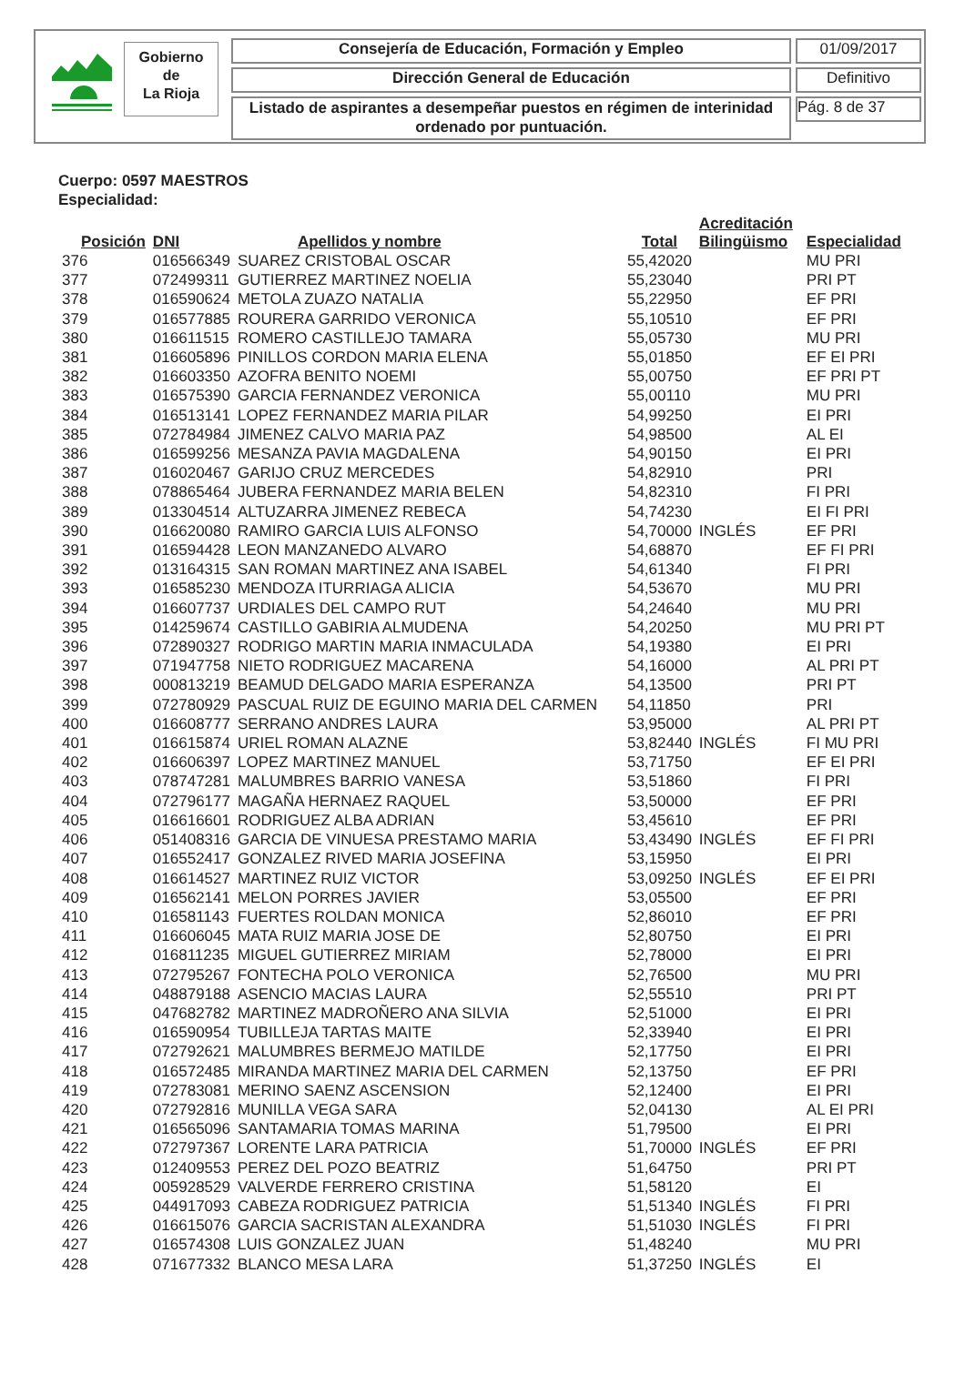Gobierno
de
La Rioja
Consejería de Educación, Formación y Empleo 01/09/2017
Dirección General de Educación Definitivo
Listado de aspirantes a desempeñar puestos en régimen de interinidad ordenado por puntuación.
Pág. 8 de 37
Cuerpo: 0597 MAESTROS
Especialidad:
| Posición | DNI | Apellidos y nombre | Total | Acreditación Bilingüismo | Especialidad |
| --- | --- | --- | --- | --- | --- |
| 376 | 016566349 | SUAREZ CRISTOBAL OSCAR | 55,42020 | | MU PRI |
| 377 | 072499311 | GUTIERREZ MARTINEZ NOELIA | 55,23040 | | PRI PT |
| 378 | 016590624 | METOLA ZUAZO NATALIA | 55,22950 | | EF PRI |
| 379 | 016577885 | ROURERA GARRIDO VERONICA | 55,10510 | | EF PRI |
| 380 | 016611515 | ROMERO CASTILLEJO TAMARA | 55,05730 | | MU PRI |
| 381 | 016605896 | PINILLOS CORDON MARIA ELENA | 55,01850 | | EF EI PRI |
| 382 | 016603350 | AZOFRA BENITO NOEMI | 55,00750 | | EF PRI PT |
| 383 | 016575390 | GARCIA FERNANDEZ VERONICA | 55,00110 | | MU PRI |
| 384 | 016513141 | LOPEZ FERNANDEZ MARIA PILAR | 54,99250 | | EI PRI |
| 385 | 072784984 | JIMENEZ CALVO MARIA PAZ | 54,98500 | | AL EI |
| 386 | 016599256 | MESANZA PAVIA MAGDALENA | 54,90150 | | EI PRI |
| 387 | 016020467 | GARIJO CRUZ MERCEDES | 54,82910 | | PRI |
| 388 | 078865464 | JUBERA FERNANDEZ MARIA BELEN | 54,82310 | | FI PRI |
| 389 | 013304514 | ALTUZARRA JIMENEZ REBECA | 54,74230 | | EI FI PRI |
| 390 | 016620080 | RAMIRO GARCIA LUIS ALFONSO | 54,70000 | INGLÉS | EF PRI |
| 391 | 016594428 | LEON MANZANEDO ALVARO | 54,68870 | | EF FI PRI |
| 392 | 013164315 | SAN ROMAN MARTINEZ ANA ISABEL | 54,61340 | | FI PRI |
| 393 | 016585230 | MENDOZA ITURRIAGA ALICIA | 54,53670 | | MU PRI |
| 394 | 016607737 | URDIALES DEL CAMPO RUT | 54,24640 | | MU PRI |
| 395 | 014259674 | CASTILLO GABIRIA ALMUDENA | 54,20250 | | MU PRI PT |
| 396 | 072890327 | RODRIGO MARTIN MARIA INMACULADA | 54,19380 | | EI PRI |
| 397 | 071947758 | NIETO RODRIGUEZ MACARENA | 54,16000 | | AL PRI PT |
| 398 | 000813219 | BEAMUD DELGADO MARIA ESPERANZA | 54,13500 | | PRI PT |
| 399 | 072780929 | PASCUAL RUIZ DE EGUINO MARIA DEL CARMEN | 54,11850 | | PRI |
| 400 | 016608777 | SERRANO ANDRES LAURA | 53,95000 | | AL PRI PT |
| 401 | 016615874 | URIEL ROMAN ALAZNE | 53,82440 | INGLÉS | FI MU PRI |
| 402 | 016606397 | LOPEZ MARTINEZ MANUEL | 53,71750 | | EF EI PRI |
| 403 | 078747281 | MALUMBRES BARRIO VANESA | 53,51860 | | FI PRI |
| 404 | 072796177 | MAGAÑA HERNAEZ RAQUEL | 53,50000 | | EF PRI |
| 405 | 016616601 | RODRIGUEZ ALBA ADRIAN | 53,45610 | | EF PRI |
| 406 | 051408316 | GARCIA DE VINUESA PRESTAMO MARIA | 53,43490 | INGLÉS | EF FI PRI |
| 407 | 016552417 | GONZALEZ RIVED MARIA JOSEFINA | 53,15950 | | EI PRI |
| 408 | 016614527 | MARTINEZ RUIZ VICTOR | 53,09250 | INGLÉS | EF EI PRI |
| 409 | 016562141 | MELON PORRES JAVIER | 53,05500 | | EF PRI |
| 410 | 016581143 | FUERTES ROLDAN MONICA | 52,86010 | | EF PRI |
| 411 | 016606045 | MATA RUIZ MARIA JOSE DE | 52,80750 | | EI PRI |
| 412 | 016811235 | MIGUEL GUTIERREZ MIRIAM | 52,78000 | | EI PRI |
| 413 | 072795267 | FONTECHA POLO VERONICA | 52,76500 | | MU PRI |
| 414 | 048879188 | ASENCIO MACIAS LAURA | 52,55510 | | PRI PT |
| 415 | 047682782 | MARTINEZ MADROÑERO ANA SILVIA | 52,51000 | | EI PRI |
| 416 | 016590954 | TUBILLEJA TARTAS MAITE | 52,33940 | | EI PRI |
| 417 | 072792621 | MALUMBRES BERMEJO MATILDE | 52,17750 | | EI PRI |
| 418 | 016572485 | MIRANDA MARTINEZ MARIA DEL CARMEN | 52,13750 | | EF PRI |
| 419 | 072783081 | MERINO SAENZ ASCENSION | 52,12400 | | EI PRI |
| 420 | 072792816 | MUNILLA VEGA SARA | 52,04130 | | AL EI PRI |
| 421 | 016565096 | SANTAMARIA TOMAS MARINA | 51,79500 | | EI PRI |
| 422 | 072797367 | LORENTE LARA PATRICIA | 51,70000 | INGLÉS | EF PRI |
| 423 | 012409553 | PEREZ DEL POZO BEATRIZ | 51,64750 | | PRI PT |
| 424 | 005928529 | VALVERDE FERRERO CRISTINA | 51,58120 | | EI |
| 425 | 044917093 | CABEZA RODRIGUEZ PATRICIA | 51,51340 | INGLÉS | FI PRI |
| 426 | 016615076 | GARCIA SACRISTAN ALEXANDRA | 51,51030 | INGLÉS | FI PRI |
| 427 | 016574308 | LUIS GONZALEZ JUAN | 51,48240 | | MU PRI |
| 428 | 071677332 | BLANCO MESA LARA | 51,37250 | INGLÉS | EI |